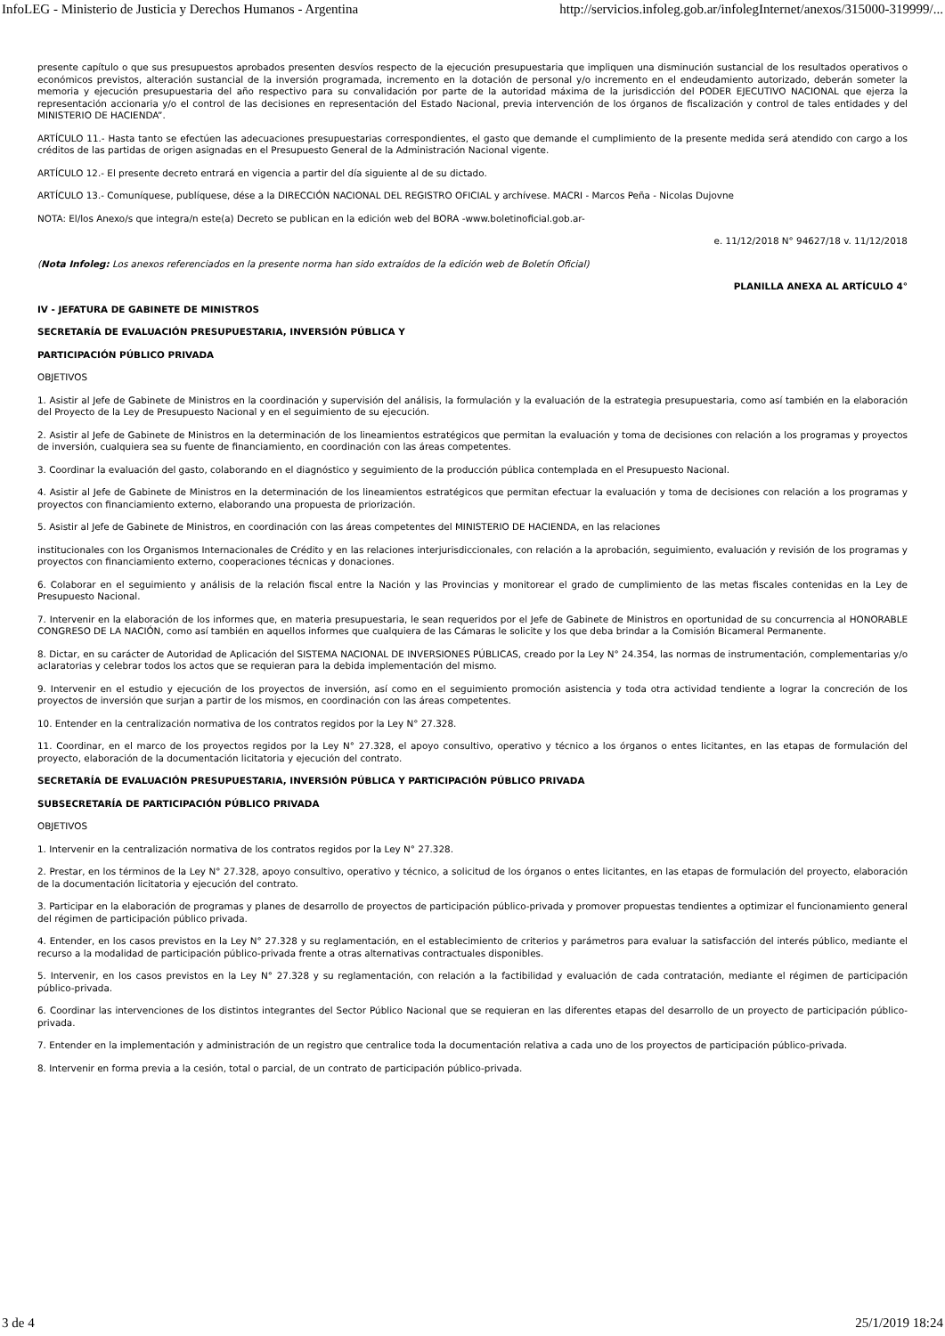InfoLEG - Ministerio de Justicia y Derechos Humanos - Argentina http://servicios.infoleg.gob.ar/infolegInternet/anexos/315000-319999/...
presente capítulo o que sus presupuestos aprobados presenten desvíos respecto de la ejecución presupuestaria que impliquen una disminución sustancial de los resultados operativos o económicos previstos, alteración sustancial de la inversión programada, incremento en la dotación de personal y/o incremento en el endeudamiento autorizado, deberán someter la memoria y ejecución presupuestaria del año respectivo para su convalidación por parte de la autoridad máxima de la jurisdicción del PODER EJECUTIVO NACIONAL que ejerza la representación accionaria y/o el control de las decisiones en representación del Estado Nacional, previa intervención de los órganos de fiscalización y control de tales entidades y del MINISTERIO DE HACIENDA”.
ARTÍCULO 11.- Hasta tanto se efectúen las adecuaciones presupuestarias correspondientes, el gasto que demande el cumplimiento de la presente medida será atendido con cargo a los créditos de las partidas de origen asignadas en el Presupuesto General de la Administración Nacional vigente.
ARTÍCULO 12.- El presente decreto entrará en vigencia a partir del día siguiente al de su dictado.
ARTÍCULO 13.- Comuníquese, publíquese, dése a la DIRECCIÓN NACIONAL DEL REGISTRO OFICIAL y archívese. MACRI - Marcos Peña - Nicolas Dujovne
NOTA: El/los Anexo/s que integra/n este(a) Decreto se publican en la edición web del BORA -www.boletinoficial.gob.ar-
e. 11/12/2018 N° 94627/18 v. 11/12/2018
(Nota Infoleg: Los anexos referenciados en la presente norma han sido extraídos de la edición web de Boletín Oficial)
PLANILLA ANEXA AL ARTÍCULO 4°
IV - JEFATURA DE GABINETE DE MINISTROS
SECRETARÍA DE EVALUACIÓN PRESUPUESTARIA, INVERSIÓN PÚBLICA Y
PARTICIPACIÓN PÚBLICO PRIVADA
OBJETIVOS
1. Asistir al Jefe de Gabinete de Ministros en la coordinación y supervisión del análisis, la formulación y la evaluación de la estrategia presupuestaria, como así también en la elaboración del Proyecto de la Ley de Presupuesto Nacional y en el seguimiento de su ejecución.
2. Asistir al Jefe de Gabinete de Ministros en la determinación de los lineamientos estratégicos que permitan la evaluación y toma de decisiones con relación a los programas y proyectos de inversión, cualquiera sea su fuente de financiamiento, en coordinación con las áreas competentes.
3. Coordinar la evaluación del gasto, colaborando en el diagnóstico y seguimiento de la producción pública contemplada en el Presupuesto Nacional.
4. Asistir al Jefe de Gabinete de Ministros en la determinación de los lineamientos estratégicos que permitan efectuar la evaluación y toma de decisiones con relación a los programas y proyectos con financiamiento externo, elaborando una propuesta de priorización.
5. Asistir al Jefe de Gabinete de Ministros, en coordinación con las áreas competentes del MINISTERIO DE HACIENDA, en las relaciones
institucionales con los Organismos Internacionales de Crédito y en las relaciones interjurisdiccionales, con relación a la aprobación, seguimiento, evaluación y revisión de los programas y proyectos con financiamiento externo, cooperaciones técnicas y donaciones.
6. Colaborar en el seguimiento y análisis de la relación fiscal entre la Nación y las Provincias y monitorear el grado de cumplimiento de las metas fiscales contenidas en la Ley de Presupuesto Nacional.
7. Intervenir en la elaboración de los informes que, en materia presupuestaria, le sean requeridos por el Jefe de Gabinete de Ministros en oportunidad de su concurrencia al HONORABLE CONGRESO DE LA NACIÓN, como así también en aquellos informes que cualquiera de las Cámaras le solicite y los que deba brindar a la Comisión Bicameral Permanente.
8. Dictar, en su carácter de Autoridad de Aplicación del SISTEMA NACIONAL DE INVERSIONES PÚBLICAS, creado por la Ley N° 24.354, las normas de instrumentación, complementarias y/o aclaratorias y celebrar todos los actos que se requieran para la debida implementación del mismo.
9. Intervenir en el estudio y ejecución de los proyectos de inversión, así como en el seguimiento promoción asistencia y toda otra actividad tendiente a lograr la concreción de los proyectos de inversión que surjan a partir de los mismos, en coordinación con las áreas competentes.
10. Entender en la centralización normativa de los contratos regidos por la Ley N° 27.328.
11. Coordinar, en el marco de los proyectos regidos por la Ley N° 27.328, el apoyo consultivo, operativo y técnico a los órganos o entes licitantes, en las etapas de formulación del proyecto, elaboración de la documentación licitatoria y ejecución del contrato.
SECRETARÍA DE EVALUACIÓN PRESUPUESTARIA, INVERSIÓN PÚBLICA Y PARTICIPACIÓN PÚBLICO PRIVADA
SUBSECRETARÍA DE PARTICIPACIÓN PÚBLICO PRIVADA
OBJETIVOS
1. Intervenir en la centralización normativa de los contratos regidos por la Ley N° 27.328.
2. Prestar, en los términos de la Ley N° 27.328, apoyo consultivo, operativo y técnico, a solicitud de los órganos o entes licitantes, en las etapas de formulación del proyecto, elaboración de la documentación licitatoria y ejecución del contrato.
3. Participar en la elaboración de programas y planes de desarrollo de proyectos de participación público-privada y promover propuestas tendientes a optimizar el funcionamiento general del régimen de participación público privada.
4. Entender, en los casos previstos en la Ley N° 27.328 y su reglamentación, en el establecimiento de criterios y parámetros para evaluar la satisfacción del interés público, mediante el recurso a la modalidad de participación público-privada frente a otras alternativas contractuales disponibles.
5. Intervenir, en los casos previstos en la Ley N° 27.328 y su reglamentación, con relación a la factibilidad y evaluación de cada contratación, mediante el régimen de participación público-privada.
6. Coordinar las intervenciones de los distintos integrantes del Sector Público Nacional que se requieran en las diferentes etapas del desarrollo de un proyecto de participación público-privada.
7. Entender en la implementación y administración de un registro que centralice toda la documentación relativa a cada uno de los proyectos de participación público-privada.
8. Intervenir en forma previa a la cesión, total o parcial, de un contrato de participación público-privada.
3 de 4 25/1/2019 18:24